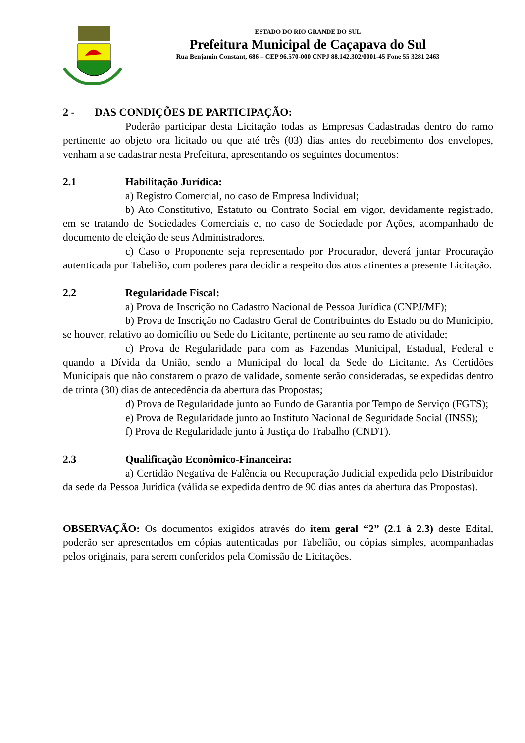ESTADO DO RIO GRANDE DO SUL
Prefeitura Municipal de Caçapava do Sul
Rua Benjamin Constant, 686 – CEP 96.570-000 CNPJ 88.142.302/0001-45 Fone 55 3281 2463
2 - DAS CONDIÇÕES DE PARTICIPAÇÃO:
Poderão participar desta Licitação todas as Empresas Cadastradas dentro do ramo pertinente ao objeto ora licitado ou que até três (03) dias antes do recebimento dos envelopes, venham a se cadastrar nesta Prefeitura, apresentando os seguintes documentos:
2.1 Habilitação Jurídica:
a) Registro Comercial, no caso de Empresa Individual;
b) Ato Constitutivo, Estatuto ou Contrato Social em vigor, devidamente registrado, em se tratando de Sociedades Comerciais e, no caso de Sociedade por Ações, acompanhado de documento de eleição de seus Administradores.
c) Caso o Proponente seja representado por Procurador, deverá juntar Procuração autenticada por Tabelião, com poderes para decidir a respeito dos atos atinentes a presente Licitação.
2.2 Regularidade Fiscal:
a) Prova de Inscrição no Cadastro Nacional de Pessoa Jurídica (CNPJ/MF);
b) Prova de Inscrição no Cadastro Geral de Contribuintes do Estado ou do Município, se houver, relativo ao domicílio ou Sede do Licitante, pertinente ao seu ramo de atividade;
c) Prova de Regularidade para com as Fazendas Municipal, Estadual, Federal e quando a Dívida da União, sendo a Municipal do local da Sede do Licitante. As Certidões Municipais que não constarem o prazo de validade, somente serão consideradas, se expedidas dentro de trinta (30) dias de antecedência da abertura das Propostas;
d) Prova de Regularidade junto ao Fundo de Garantia por Tempo de Serviço (FGTS);
e) Prova de Regularidade junto ao Instituto Nacional de Seguridade Social (INSS);
f) Prova de Regularidade junto à Justiça do Trabalho (CNDT).
2.3 Qualificação Econômico-Financeira:
a) Certidão Negativa de Falência ou Recuperação Judicial expedida pelo Distribuidor da sede da Pessoa Jurídica (válida se expedida dentro de 90 dias antes da abertura das Propostas).
OBSERVAÇÃO: Os documentos exigidos através do item geral “2” (2.1 à 2.3) deste Edital, poderão ser apresentados em cópias autenticadas por Tabelião, ou cópias simples, acompanhadas pelos originais, para serem conferidos pela Comissão de Licitações.